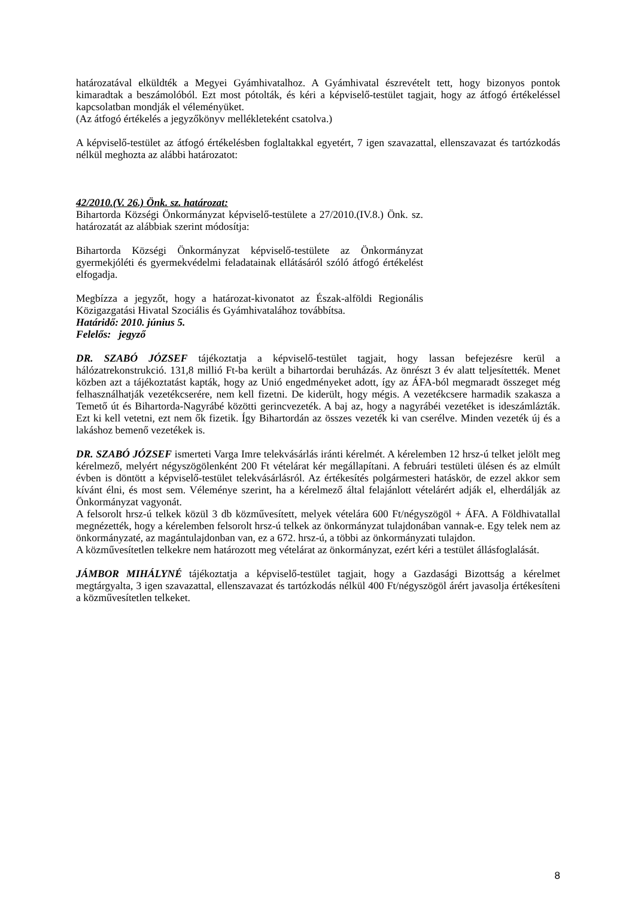határozatával elküldték a Megyei Gyámhivatalhoz. A Gyámhivatal észrevételt tett, hogy bizonyos pontok kimaradtak a beszámolóból. Ezt most pótolták, és kéri a képviselő-testület tagjait, hogy az átfogó értékeléssel kapcsolatban mondják el véleményüket.
(Az átfogó értékelés a jegyzőkönyv mellékleteként csatolva.)
A képviselő-testület az átfogó értékelésben foglaltakkal egyetért, 7 igen szavazattal, ellenszavazat és tartózkodás nélkül meghozta az alábbi határozatot:
42/2010.(V. 26.) Önk. sz. határozat:
Bihartorda Községi Önkormányzat képviselő-testülete a 27/2010.(IV.8.) Önk. sz. határozatát az alábbiak szerint módosítja:
Bihartorda Községi Önkormányzat képviselő-testülete az Önkormányzat gyermekjóléti és gyermekvédelmi feladatainak ellátásáról szóló átfogó értékelést elfogadja.
Megbízza a jegyzőt, hogy a határozat-kivonatot az Észak-alföldi Regionális Közigazgatási Hivatal Szociális és Gyámhivatalához továbbítsa.
Határidő: 2010. június 5.
Felelős: jegyző
DR. SZABÓ JÓZSEF tájékoztatja a képviselő-testület tagjait, hogy lassan befejezésre kerül a hálózatrekonstrukció. 131,8 millió Ft-ba került a bihartordai beruházás. Az önrészt 3 év alatt teljesítették. Menet közben azt a tájékoztatást kapták, hogy az Unió engedményeket adott, így az ÁFA-ból megmaradt összeget még felhasználhatják vezetékcserére, nem kell fizetni. De kiderült, hogy mégis. A vezetékcsere harmadik szakasza a Temető út és Bihartorda-Nagyrábé közötti gerincvezeték. A baj az, hogy a nagyrábéi vezetéket is ideszámlázták. Ezt ki kell vetetni, ezt nem ők fizetik. Így Bihartordán az összes vezeték ki van cserélve. Minden vezeték új és a lakáshoz bemenő vezetékek is.
DR. SZABÓ JÓZSEF ismerteti Varga Imre telekvásárlás iránti kérelmét. A kérelemben 12 hrsz-ú telket jelölt meg kérelmező, melyért négyszögölenként 200 Ft vételárat kér megállapítani. A februári testületi ülésen és az elmúlt évben is döntött a képviselő-testület telekvásárlásról. Az értékesítés polgármesteri hatáskör, de ezzel akkor sem kívánt élni, és most sem. Véleménye szerint, ha a kérelmező által felajánlott vételárért adják el, elherdálják az Önkormányzat vagyonát.
A felsorolt hrsz-ú telkek közül 3 db közművesített, melyek vételára 600 Ft/négyszögöl + ÁFA. A Földhivatallal megnézették, hogy a kérelemben felsorolt hrsz-ú telkek az önkormányzat tulajdonában vannak-e. Egy telek nem az önkormányzaté, az magántulajdonban van, ez a 672. hrsz-ú, a többi az önkormányzati tulajdon.
A közművesítetlen telkekre nem határozott meg vételárat az önkormányzat, ezért kéri a testület állásfoglalását.
JÁMBOR MIHÁLYNÉ tájékoztatja a képviselő-testület tagjait, hogy a Gazdasági Bizottság a kérelmet megtárgyalta, 3 igen szavazattal, ellenszavazat és tartózkodás nélkül 400 Ft/négyszögöl árért javasolja értékesíteni a közművesítetlen telkeket.
8